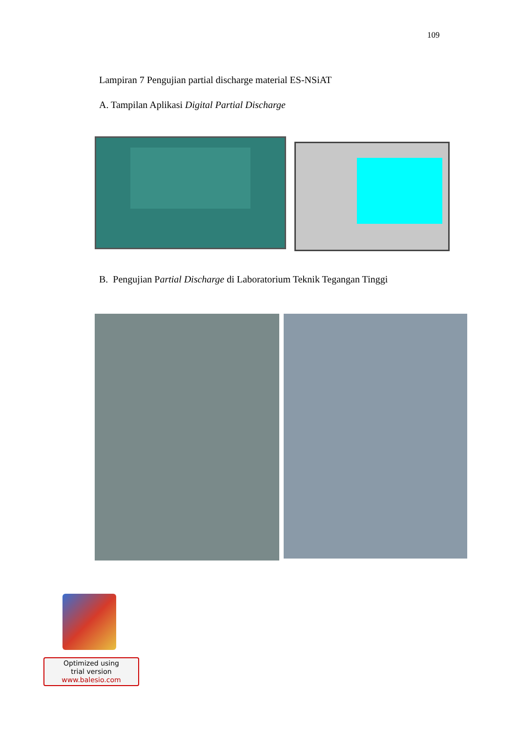109
Lampiran 7 Pengujian partial discharge material ES-NSiAT
A. Tampilan Aplikasi Digital Partial Discharge
B. Pengujian Partial Discharge di Laboratorium Teknik Tegangan Tinggi
Optimized using
trial version
www.balesio.com